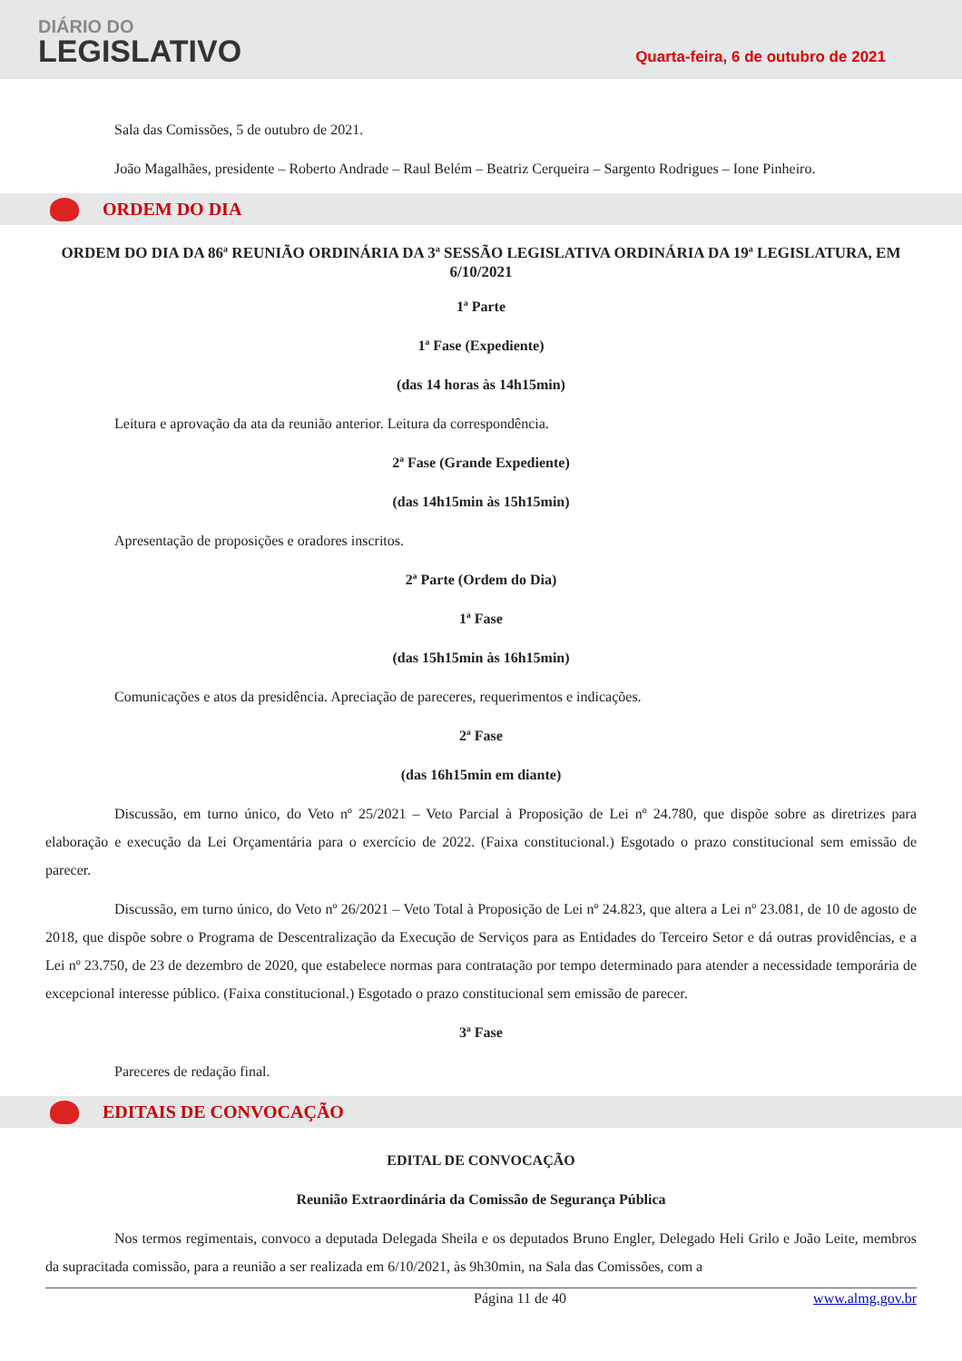DIÁRIO DO
LEGISLATIVO
Quarta-feira, 6 de outubro de 2021
Sala das Comissões, 5 de outubro de 2021.
João Magalhães, presidente – Roberto Andrade – Raul Belém – Beatriz Cerqueira – Sargento Rodrigues – Ione Pinheiro.
ORDEM DO DIA
ORDEM DO DIA DA 86ª REUNIÃO ORDINÁRIA DA 3ª SESSÃO LEGISLATIVA ORDINÁRIA DA 19ª LEGISLATURA, EM 6/10/2021
1ª Parte
1ª Fase (Expediente)
(das 14 horas às 14h15min)
Leitura e aprovação da ata da reunião anterior. Leitura da correspondência.
2ª Fase (Grande Expediente)
(das 14h15min às 15h15min)
Apresentação de proposições e oradores inscritos.
2ª Parte (Ordem do Dia)
1ª Fase
(das 15h15min às 16h15min)
Comunicações e atos da presidência. Apreciação de pareceres, requerimentos e indicações.
2ª Fase
(das 16h15min em diante)
Discussão, em turno único, do Veto nº 25/2021 – Veto Parcial à Proposição de Lei nº 24.780, que dispõe sobre as diretrizes para elaboração e execução da Lei Orçamentária para o exercício de 2022. (Faixa constitucional.) Esgotado o prazo constitucional sem emissão de parecer.
Discussão, em turno único, do Veto nº 26/2021 – Veto Total à Proposição de Lei nº 24.823, que altera a Lei nº 23.081, de 10 de agosto de 2018, que dispõe sobre o Programa de Descentralização da Execução de Serviços para as Entidades do Terceiro Setor e dá outras providências, e a Lei nº 23.750, de 23 de dezembro de 2020, que estabelece normas para contratação por tempo determinado para atender a necessidade temporária de excepcional interesse público. (Faixa constitucional.) Esgotado o prazo constitucional sem emissão de parecer.
3ª Fase
Pareceres de redação final.
EDITAIS DE CONVOCAÇÃO
EDITAL DE CONVOCAÇÃO
Reunião Extraordinária da Comissão de Segurança Pública
Nos termos regimentais, convoco a deputada Delegada Sheila e os deputados Bruno Engler, Delegado Heli Grilo e João Leite, membros da supracitada comissão, para a reunião a ser realizada em 6/10/2021, às 9h30min, na Sala das Comissões, com a
Página 11 de 40 www.almg.gov.br